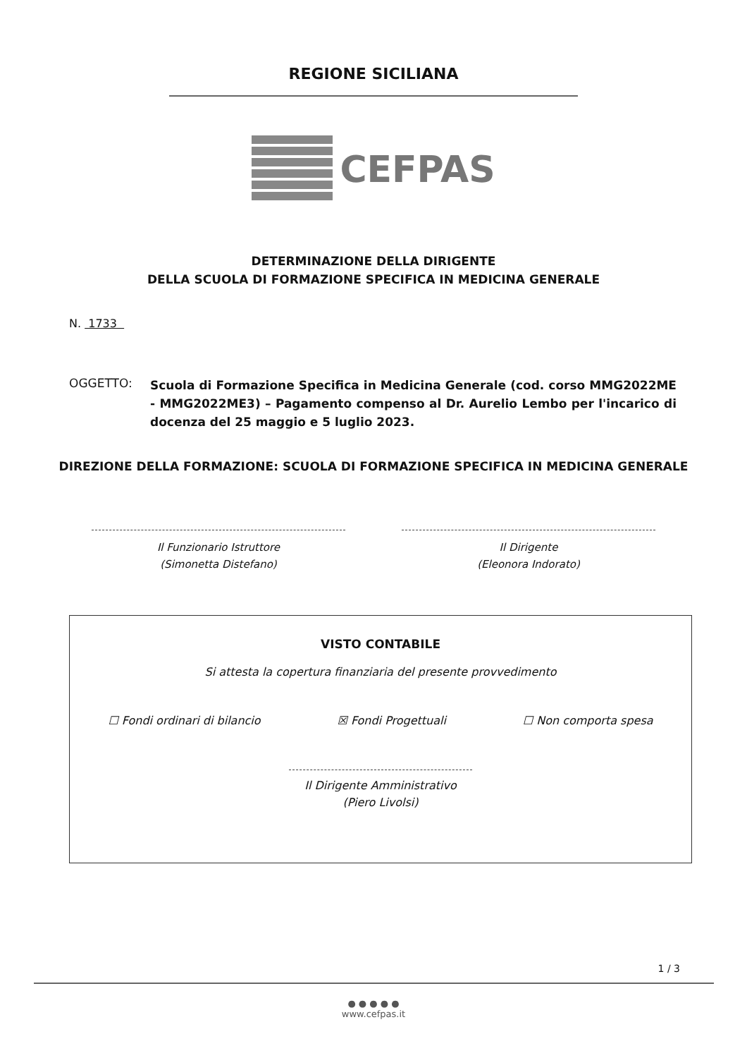REGIONE SICILIANA
CEFPAS
DETERMINAZIONE DELLA DIRIGENTE
DELLA SCUOLA DI FORMAZIONE SPECIFICA IN MEDICINA GENERALE
N. 1733
OGGETTO:
Scuola di Formazione Specifica in Medicina Generale (cod. corso MMG2022ME - MMG2022ME3) – Pagamento compenso al Dr. Aurelio Lembo per l'incarico di docenza del 25 maggio e 5 luglio 2023.
DIREZIONE DELLA FORMAZIONE: SCUOLA DI FORMAZIONE SPECIFICA IN MEDICINA GENERALE
Il Funzionario Istruttore
(Simonetta Distefano)
Il Dirigente
(Eleonora Indorato)
VISTO CONTABILE
Si attesta la copertura finanziaria del presente provvedimento
☐ Fondi ordinari di bilancio ☒ Fondi Progettuali ☐ Non comporta spesa
Il Dirigente Amministrativo
(Piero Livolsi)
1 / 3
● ● ● ● ●
www.cefpas.it